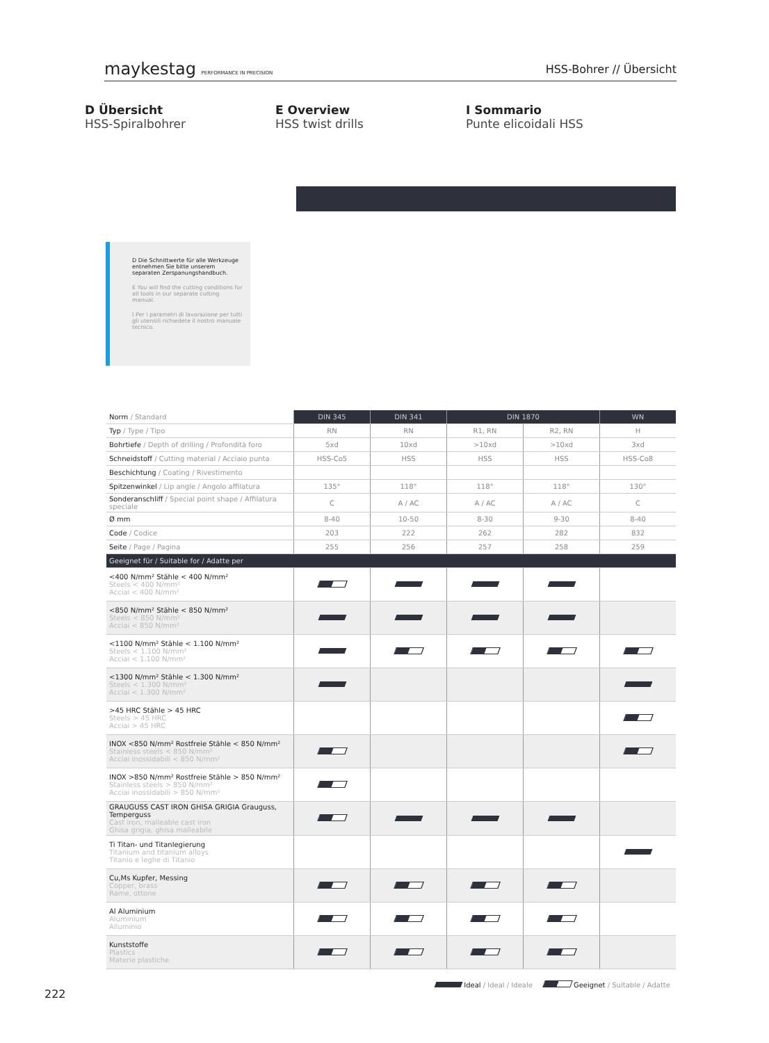maykestag PERFORMANCE IN PRECISION HSS-Bohrer // Übersicht
D Übersicht
HSS-Spiralbohrer
E Overview
HSS twist drills
I Sommario
Punte elicoidali HSS
D Die Schnittwerte für alle Werkzeuge entnehmen Sie bitte unserem separaten Zerspanungshandbuch.
E You will find the cutting conditions for all tools in our separate cutting manual.
I Per i parametri di lavorazione per tutti gli utensili richiedete il nostro manuale tecnico.
| Norm / Standard | DIN 345 | DIN 341 | DIN 1870 | | WN |
| Typ / Type / Tipo | RN | RN | R1, RN | R2, RN | H |
| Bohrtiefe / Depth of drilling / Profondità foro | 5xd | 10xd | >10xd | >10xd | 3xd |
| Schneidstoff / Cutting material / Acciaio punta | HSS-Co5 | HSS | HSS | HSS | HSS-Co8 |
| Beschichtung / Coating / Rivestimento | | | | | |
| Spitzenwinkel / Lip angle / Angolo affilatura | 135° | 118° | 118° | 118° | 130° |
| Sonderanschliff / Special point shape / Affilatura speciale | C | A / AC | A / AC | A / AC | C |
| Ø mm | 8-40 | 10-50 | 8-30 | 9-30 | 8-40 |
| Code / Codice | 203 | 222 | 262 | 282 | 832 |
| Seite / Page / Pagina | 255 | 256 | 257 | 258 | 259 |
| Geeignet für / Suitable for / Adatte per | | | | | |
| <400 N/mm² Stähle < 400 N/mm² Steels < 400 N/mm² Acciai < 400 N/mm² | | | | | |
| <850 N/mm² Stähle < 850 N/mm² Steels < 850 N/mm² Acciai < 850 N/mm² | | | | | |
| <1100 N/mm² Stähle < 1.100 N/mm² Steels < 1.100 N/mm² Acciai < 1.100 N/mm² | | | | | |
| <1300 N/mm² Stähle < 1.300 N/mm² Steels < 1.300 N/mm² Acciai < 1.300 N/mm² | | | | | |
| >45 HRC Stähle > 45 HRC Steels > 45 HRC Acciai > 45 HRC | | | | | |
| INOX <850 N/mm² Rostfreie Stähle < 850 N/mm² Stainless steels < 850 N/mm² Acciai inossidabili < 850 N/mm² | | | | | |
| INOX >850 N/mm² Rostfreie Stähle > 850 N/mm² Stainless steels > 850 N/mm² Acciai inossidabili > 850 N/mm² | | | | | |
| GRAUGUSS CAST IRON GHISA GRIGIA Grauguss, Temperguss Cast iron, malleable cast iron Ghisa grigia, ghisa malleabile | | | | | |
| Ti Titan- und Titanlegierung Titanium and titanium alloys Titanio e leghe di Titanio | | | | | |
| Cu,Ms Kupfer, Messing Copper, brass Rame, ottone | | | | | |
| Al Aluminium Aluminium Alluminio | | | | | |
| Kunststoffe Plastics Materie plastiche | | | | | |
Ideal / Ideal / Ideale Geeignet / Suitable / Adatte
222